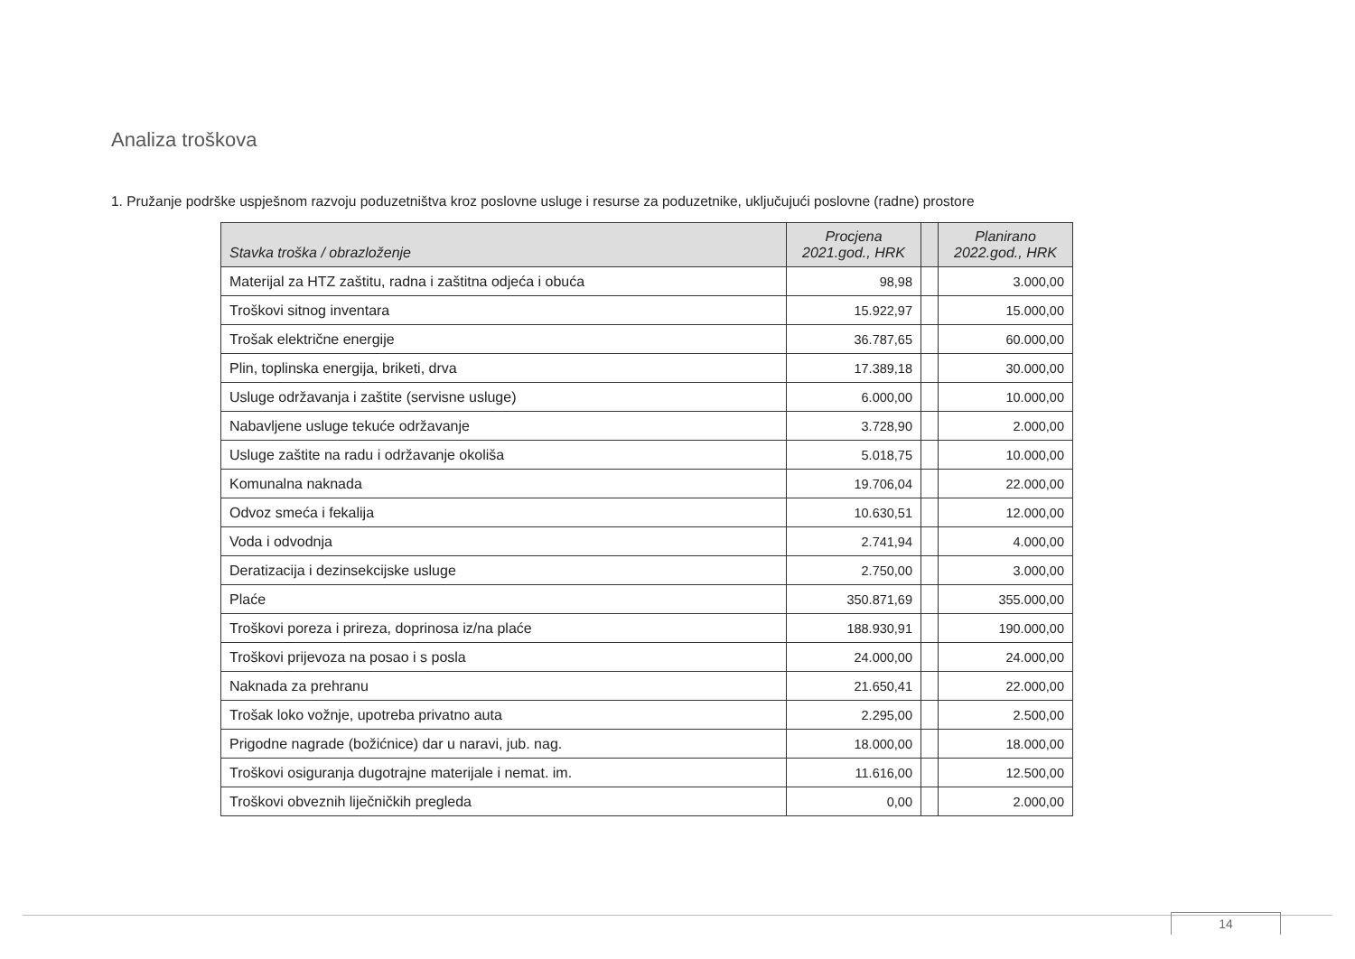Analiza troškova
1. Pružanje podrške uspješnom razvoju poduzetništva kroz poslovne usluge i resurse za poduzetnike, uključujući poslovne (radne) prostore
| Stavka troška / obrazloženje | Procjena 2021.god., HRK | | Planirano 2022.god., HRK |
| --- | --- | --- | --- |
| Materijal za HTZ zaštitu, radna i zaštitna odjeća i obuća | 98,98 | | 3.000,00 |
| Troškovi sitnog inventara | 15.922,97 | | 15.000,00 |
| Trošak električne energije | 36.787,65 | | 60.000,00 |
| Plin, toplinska energija, briketi, drva | 17.389,18 | | 30.000,00 |
| Usluge održavanja i zaštite (servisne usluge) | 6.000,00 | | 10.000,00 |
| Nabavljene usluge tekuće održavanje | 3.728,90 | | 2.000,00 |
| Usluge zaštite na radu i održavanje okoliša | 5.018,75 | | 10.000,00 |
| Komunalna naknada | 19.706,04 | | 22.000,00 |
| Odvoz smeća i fekalija | 10.630,51 | | 12.000,00 |
| Voda i odvodnja | 2.741,94 | | 4.000,00 |
| Deratizacija i dezinsekcijske usluge | 2.750,00 | | 3.000,00 |
| Plaće | 350.871,69 | | 355.000,00 |
| Troškovi poreza i prireza, doprinosa iz/na plaće | 188.930,91 | | 190.000,00 |
| Troškovi prijevoza na posao i s posla | 24.000,00 | | 24.000,00 |
| Naknada za prehranu | 21.650,41 | | 22.000,00 |
| Trošak loko vožnje, upotreba privatno auta | 2.295,00 | | 2.500,00 |
| Prigodne nagrade (božićnice) dar u naravi, jub. nag. | 18.000,00 | | 18.000,00 |
| Troškovi osiguranja dugotrajne materijale i nemat. im. | 11.616,00 | | 12.500,00 |
| Troškovi obveznih liječničkih pregleda | 0,00 | | 2.000,00 |
14